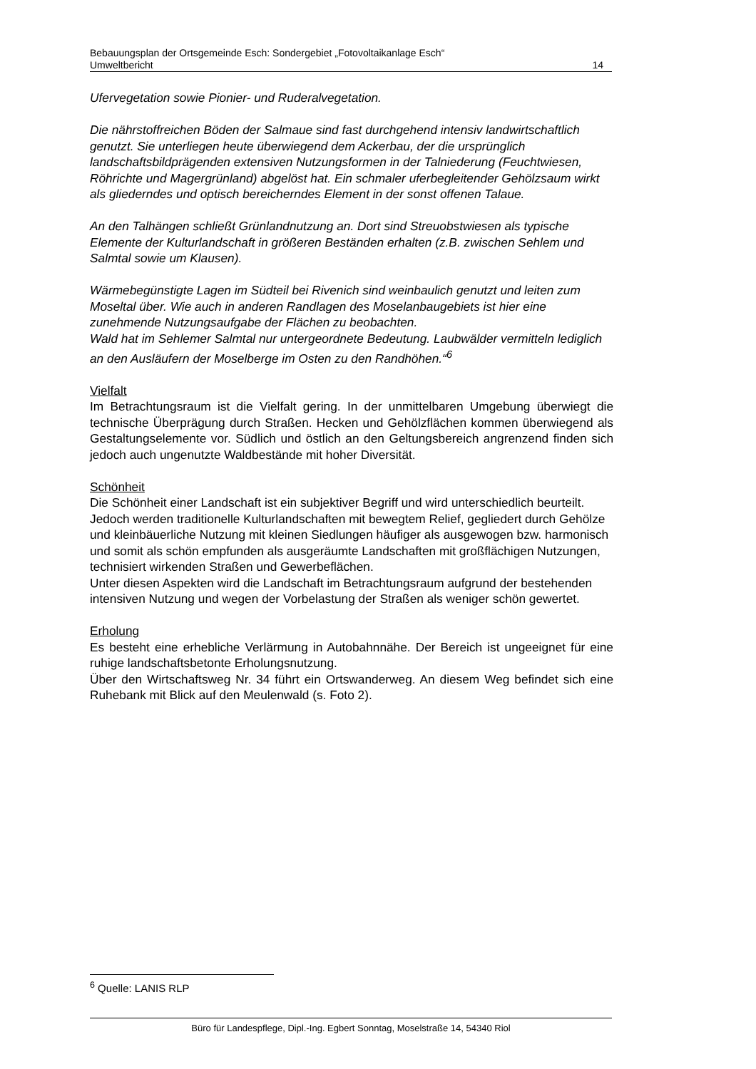Bebauungsplan der Ortsgemeinde Esch: Sondergebiet „Fotovoltaikanlage Esch“
Umweltbericht 14
Ufervegetation sowie Pionier- und Ruderalvegetation.
Die nährstoffreichen Böden der Salmaue sind fast durchgehend intensiv landwirtschaftlich genutzt. Sie unterliegen heute überwiegend dem Ackerbau, der die ursprünglich landschaftsbildprägenden extensiven Nutzungsformen in der Talniederung (Feuchtwiesen, Röhrichte und Magergrünland) abgelöst hat. Ein schmaler uferbegleitender Gehölzsaum wirkt als gliederndes und optisch bereicherndes Element in der sonst offenen Talaue.
An den Talhängen schließt Grünlandnutzung an. Dort sind Streuobstwiesen als typische Elemente der Kulturlandschaft in größeren Beständen erhalten (z.B. zwischen Sehlem und Salmtal sowie um Klausen).
Wärmebegünstigte Lagen im Südteil bei Rivenich sind weinbaulich genutzt und leiten zum Moseltal über. Wie auch in anderen Randlagen des Moselanbaugebiets ist hier eine zunehmende Nutzungsaufgabe der Flächen zu beobachten.
Wald hat im Sehlemer Salmtal nur untergeordnete Bedeutung. Laubwälder vermitteln lediglich an den Ausläufern der Moselberge im Osten zu den Randhöhen.“<sup>6</sup>
Vielfalt
Im Betrachtungsraum ist die Vielfalt gering. In der unmittelbaren Umgebung überwiegt die technische Überprägung durch Straßen. Hecken und Gehölzflächen kommen überwiegend als Gestaltungselemente vor. Südlich und östlich an den Geltungsbereich angrenzend finden sich jedoch auch ungenutzte Waldbestände mit hoher Diversität.
Schönheit
Die Schönheit einer Landschaft ist ein subjektiver Begriff und wird unterschiedlich beurteilt. Jedoch werden traditionelle Kulturlandschaften mit bewegtem Relief, gegliedert durch Gehölze und kleinbäuerliche Nutzung mit kleinen Siedlungen häufiger als ausgewogen bzw. harmonisch und somit als schön empfunden als ausgeräumte Landschaften mit großflächigen Nutzungen, technisiert wirkenden Straßen und Gewerbeflächen.
Unter diesen Aspekten wird die Landschaft im Betrachtungsraum aufgrund der bestehenden intensiven Nutzung und wegen der Vorbelastung der Straßen als weniger schön gewertet.
Erholung
Es besteht eine erhebliche Verlärmung in Autobahnnähe. Der Bereich ist ungeeignet für eine ruhige landschaftsbetonte Erholungsnutzung.
Über den Wirtschaftsweg Nr. 34 führt ein Ortswanderweg. An diesem Weg befindet sich eine Ruhebank mit Blick auf den Meulenwald (s. Foto 2).
<sup>6</sup> Quelle: LANIS RLP
Büro für Landespflege, Dipl.-Ing. Egbert Sonntag, Moselstraße 14, 54340 Riol